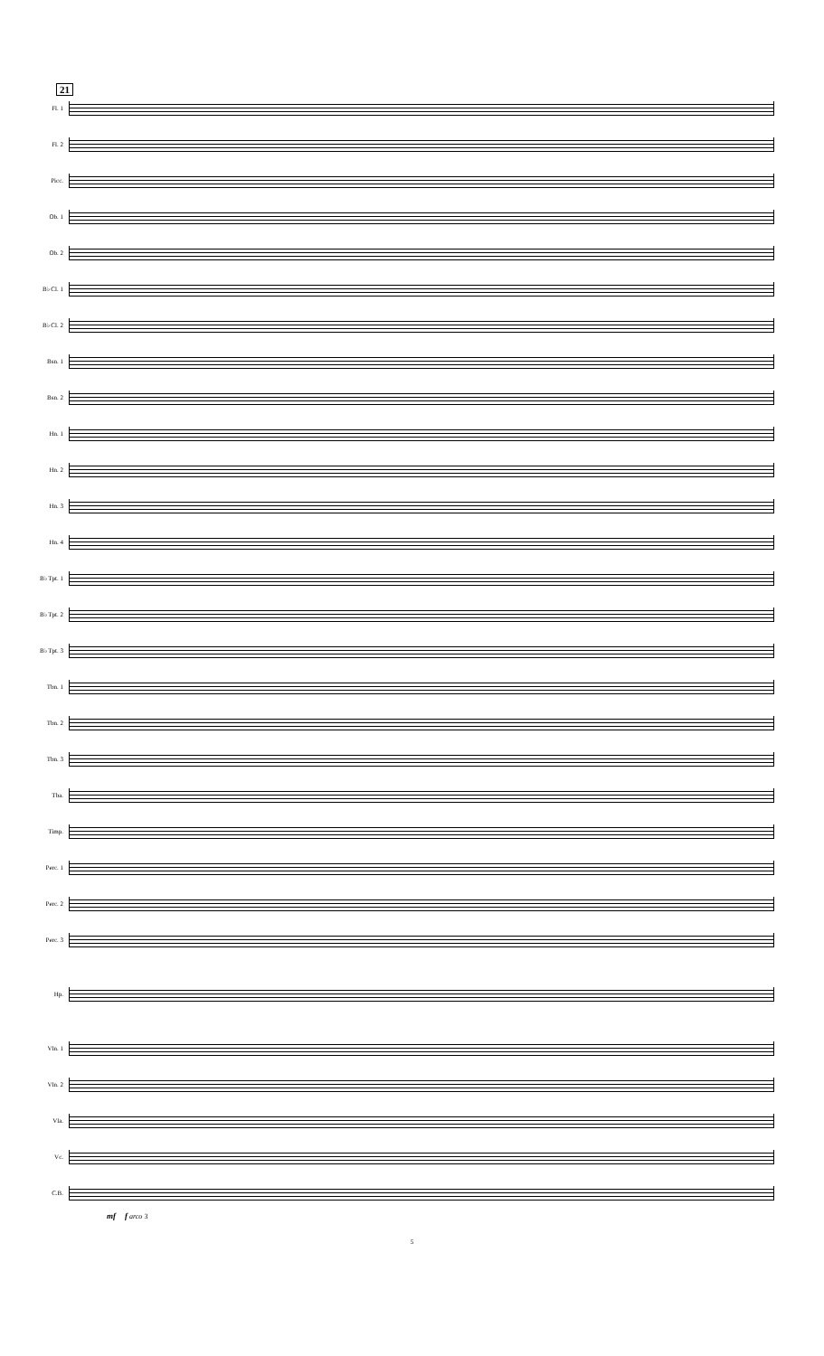21
Fl. 1
Fl. 2
Picc.
Ob. 1
Ob. 2
B♭ Cl. 1
B♭ Cl. 2
Bsn. 1
Bsn. 2
Hn. 1
Hn. 2
Hn. 3
Hn. 4
B♭ Tpt. 1
B♭ Tpt. 2
B♭ Tpt. 3
Tbn. 1
Tbn. 2
Tbn. 3
Tba.
Timp.
Perc. 1
Perc. 2
Perc. 3
Hp.
Vln. 1
Vln. 2
Vla.
Vc.
C.B.
mf f arco 3
5